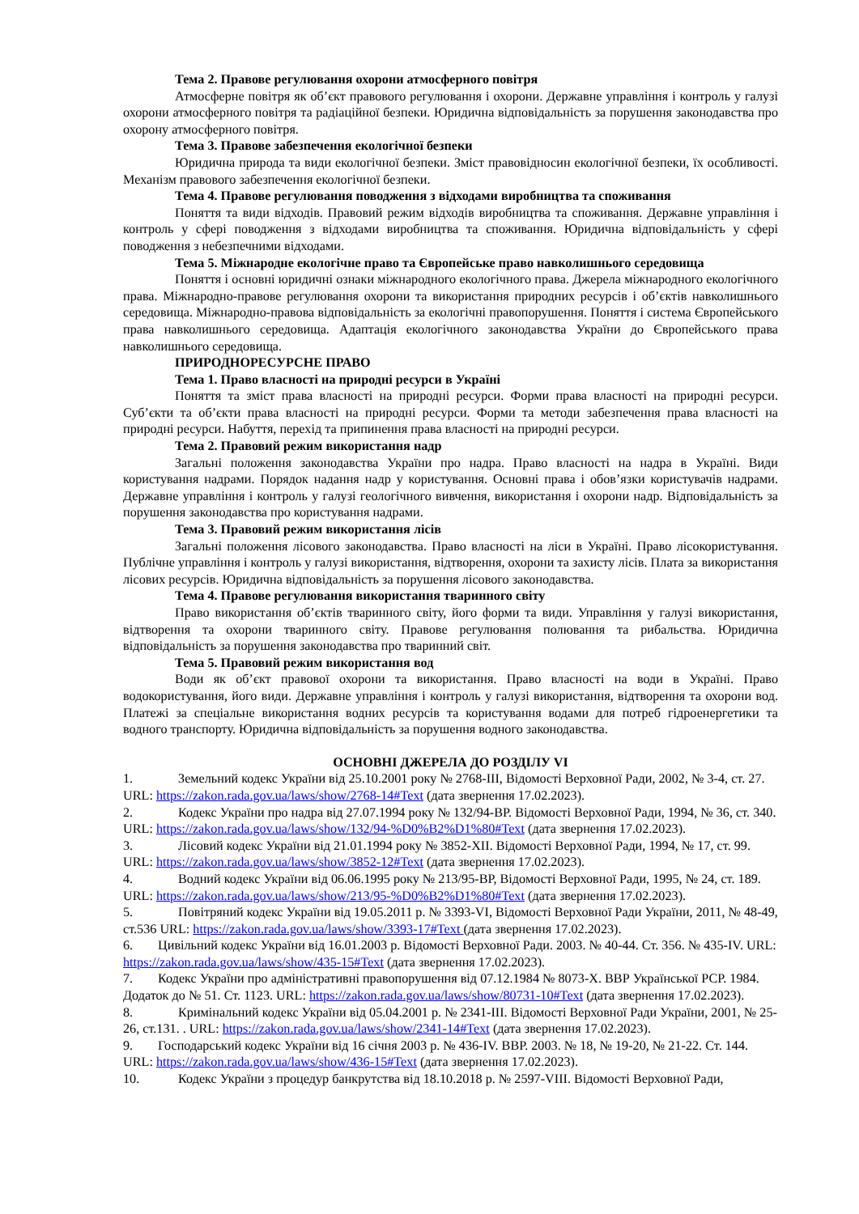Тема 2. Правове регулювання охорони атмосферного повітря
Атмосферне повітря як об’єкт правового регулювання і охорони. Державне управління і контроль у галузі охорони атмосферного повітря та радіаційної безпеки. Юридична відповідальність за порушення законодавства про охорону атмосферного повітря.
Тема 3. Правове забезпечення екологічної безпеки
Юридична природа та види екологічної безпеки. Зміст правовідносин екологічної безпеки, їх особливості. Механізм правового забезпечення екологічної безпеки.
Тема 4. Правове регулювання поводження з відходами виробництва та споживання
Поняття та види відходів. Правовий режим відходів виробництва та споживання. Державне управління і контроль у сфері поводження з відходами виробництва та споживання. Юридична відповідальність у сфері поводження з небезпечними відходами.
Тема 5. Міжнародне екологічне право та Європейське право навколишнього середовища
Поняття і основні юридичні ознаки міжнародного екологічного права. Джерела міжнародного екологічного права. Міжнародно-правове регулювання охорони та використання природних ресурсів і об’єктів навколишнього середовища. Міжнародно-правова відповідальність за екологічні правопорушення. Поняття і система Європейського права навколишнього середовища. Адаптація екологічного законодавства України до Європейського права навколишнього середовища.
ПРИРОДНОРЕСУРСНЕ ПРАВО
Тема 1. Право власності на природні ресурси в Україні
Поняття та зміст права власності на природні ресурси. Форми права власності на природні ресурси. Суб’єкти та об’єкти права власності на природні ресурси. Форми та методи забезпечення права власності на природні ресурси. Набуття, перехід та припинення права власності на природні ресурси.
Тема 2. Правовий режим використання надр
Загальні положення законодавства України про надра. Право власності на надра в Україні. Види користування надрами. Порядок надання надр у користування. Основні права і обов’язки користувачів надрами. Державне управління і контроль у галузі геологічного вивчення, використання і охорони надр. Відповідальність за порушення законодавства про користування надрами.
Тема 3. Правовий режим використання лісів
Загальні положення лісового законодавства. Право власності на ліси в Україні. Право лісокористування. Публічне управління і контроль у галузі використання, відтворення, охорони та захисту лісів. Плата за використання лісових ресурсів. Юридична відповідальність за порушення лісового законодавства.
Тема 4. Правове регулювання використання тваринного світу
Право використання об’єктів тваринного світу, його форми та види. Управління у галузі використання, відтворення та охорони тваринного світу. Правове регулювання полювання та рибальства. Юридична відповідальність за порушення законодавства про тваринний світ.
Тема 5. Правовий режим використання вод
Води як об’єкт правової охорони та використання. Право власності на води в Україні. Право водокористування, його види. Державне управління і контроль у галузі використання, відтворення та охорони вод. Платежі за спеціальне використання водних ресурсів та користування водами для потреб гідроенергетики та водного транспорту. Юридична відповідальність за порушення водного законодавства.
ОСНОВНІ ДЖЕРЕЛА ДО РОЗДІЛУ VI
1. Земельний кодекс України від 25.10.2001 року № 2768-III, Відомості Верховної Ради, 2002, № 3-4, ст. 27. URL: https://zakon.rada.gov.ua/laws/show/2768-14#Text (дата звернення 17.02.2023).
2. Кодекс України про надра від 27.07.1994 року № 132/94-ВР. Відомості Верховної Ради, 1994, № 36, ст. 340. URL: https://zakon.rada.gov.ua/laws/show/132/94-%D0%B2%D1%80#Text (дата звернення 17.02.2023).
3. Лісовий кодекс України від 21.01.1994 року № 3852-XII. Відомості Верховної Ради, 1994, № 17, ст. 99. URL: https://zakon.rada.gov.ua/laws/show/3852-12#Text (дата звернення 17.02.2023).
4. Водний кодекс України від 06.06.1995 року № 213/95-ВР, Відомості Верховної Ради, 1995, № 24, ст. 189. URL: https://zakon.rada.gov.ua/laws/show/213/95-%D0%B2%D1%80#Text (дата звернення 17.02.2023).
5. Повітряний кодекс України від 19.05.2011 р. № 3393-VI, Відомості Верховної Ради України, 2011, № 48-49, ст.536 URL: https://zakon.rada.gov.ua/laws/show/3393-17#Text (дата звернення 17.02.2023).
6. Цивільний кодекс України від 16.01.2003 р. Відомості Верховної Ради. 2003. № 40-44. Ст. 356. № 435-IV. URL: https://zakon.rada.gov.ua/laws/show/435-15#Text (дата звернення 17.02.2023).
7. Кодекс України про адміністративні правопорушення від 07.12.1984 № 8073-X. ВВР Української РСР. 1984. Додаток до № 51. Ст. 1123. URL: https://zakon.rada.gov.ua/laws/show/80731-10#Text (дата звернення 17.02.2023).
8. Кримінальний кодекс України від 05.04.2001 р. № 2341-III. Відомості Верховної Ради України, 2001, № 25-26, ст.131. . URL: https://zakon.rada.gov.ua/laws/show/2341-14#Text (дата звернення 17.02.2023).
9. Господарський кодекс України від 16 січня 2003 р. № 436-IV. ВВР. 2003. № 18, № 19-20, № 21-22. Ст. 144. URL: https://zakon.rada.gov.ua/laws/show/436-15#Text (дата звернення 17.02.2023).
10. Кодекс України з процедур банкрутства від 18.10.2018 р. № 2597-VIII. Відомості Верховної Ради,